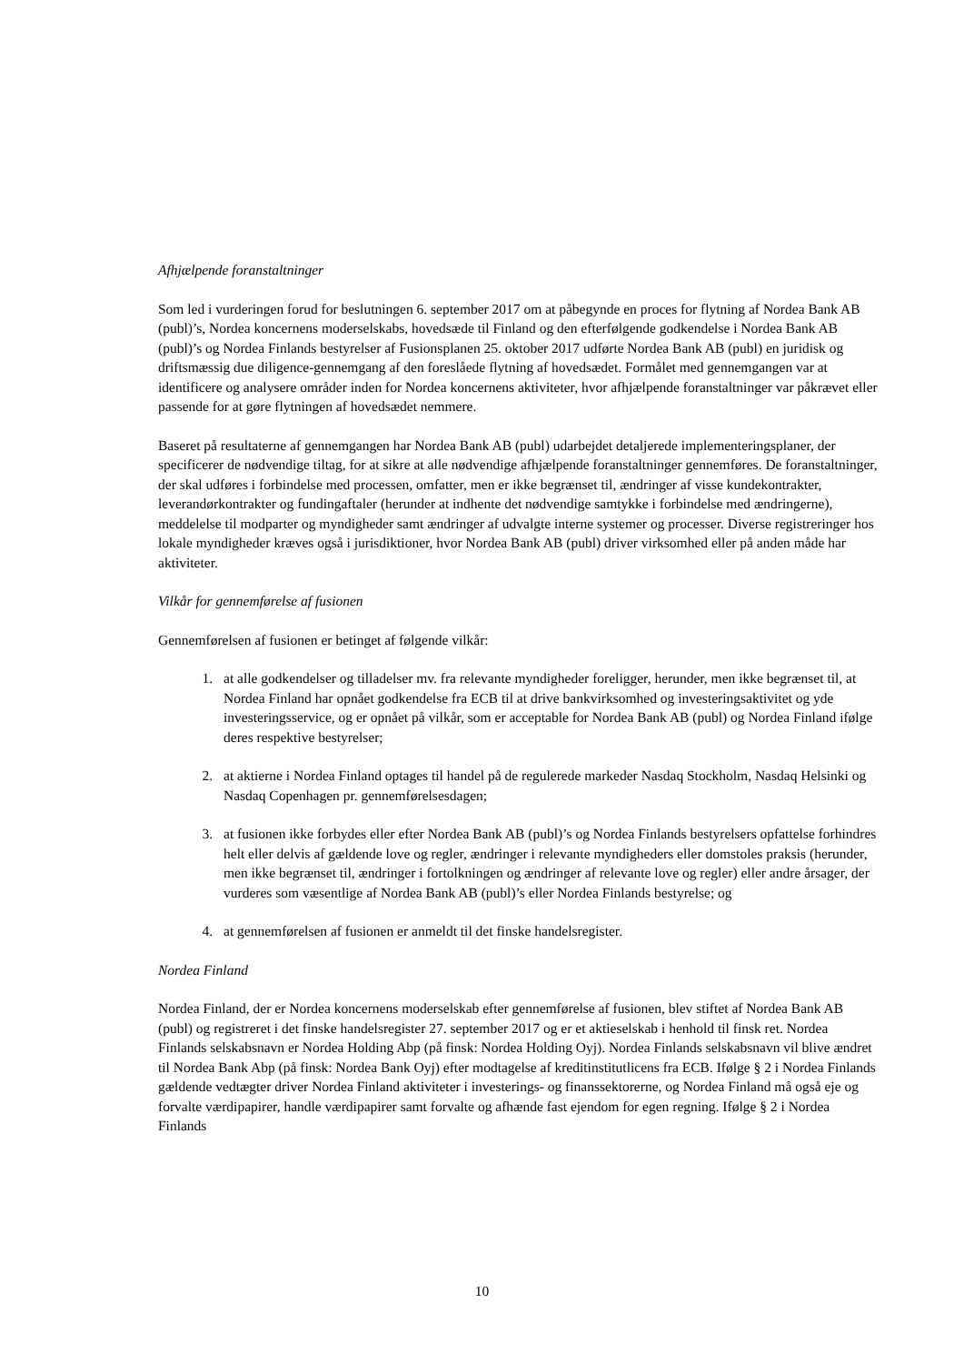Afhjælpende foranstaltninger
Som led i vurderingen forud for beslutningen 6. september 2017 om at påbegynde en proces for flytning af Nordea Bank AB (publ)’s, Nordea koncernens moderselskabs, hovedsæde til Finland og den efterfølgende godkendelse i Nordea Bank AB (publ)’s og Nordea Finlands bestyrelser af Fusionsplanen 25. oktober 2017 udførte Nordea Bank AB (publ) en juridisk og driftsmæssig due diligence-gennemgang af den foreslåede flytning af hovedsædet. Formålet med gennemgangen var at identificere og analysere områder inden for Nordea koncernens aktiviteter, hvor afhjælpende foranstaltninger var påkrævet eller passende for at gøre flytningen af hovedsædet nemmere.
Baseret på resultaterne af gennemgangen har Nordea Bank AB (publ) udarbejdet detaljerede implementeringsplaner, der specificerer de nødvendige tiltag, for at sikre at alle nødvendige afhjælpende foranstaltninger gennemføres. De foranstaltninger, der skal udføres i forbindelse med processen, omfatter, men er ikke begrænset til, ændringer af visse kundekontrakter, leverandørkontrakter og fundingaftaler (herunder at indhente det nødvendige samtykke i forbindelse med ændringerne), meddelelse til modparter og myndigheder samt ændringer af udvalgte interne systemer og processer. Diverse registreringer hos lokale myndigheder kræves også i jurisdiktioner, hvor Nordea Bank AB (publ) driver virksomhed eller på anden måde har aktiviteter.
Vilkår for gennemførelse af fusionen
Gennemførelsen af fusionen er betinget af følgende vilkår:
1. at alle godkendelser og tilladelser mv. fra relevante myndigheder foreligger, herunder, men ikke begrænset til, at Nordea Finland har opnået godkendelse fra ECB til at drive bankvirksomhed og investeringsaktivitet og yde investeringsservice, og er opnået på vilkår, som er acceptable for Nordea Bank AB (publ) og Nordea Finland ifølge deres respektive bestyrelser;
2. at aktierne i Nordea Finland optages til handel på de regulerede markeder Nasdaq Stockholm, Nasdaq Helsinki og Nasdaq Copenhagen pr. gennemførelsesdagen;
3. at fusionen ikke forbydes eller efter Nordea Bank AB (publ)’s og Nordea Finlands bestyrelsers opfattelse forhindres helt eller delvis af gældende love og regler, ændringer i relevante myndigheders eller domstoles praksis (herunder, men ikke begrænset til, ændringer i fortolkningen og ændringer af relevante love og regler) eller andre årsager, der vurderes som væsentlige af Nordea Bank AB (publ)’s eller Nordea Finlands bestyrelse; og
4. at gennemførelsen af fusionen er anmeldt til det finske handelsregister.
Nordea Finland
Nordea Finland, der er Nordea koncernens moderselskab efter gennemførelse af fusionen, blev stiftet af Nordea Bank AB (publ) og registreret i det finske handelsregister 27. september 2017 og er et aktieselskab i henhold til finsk ret. Nordea Finlands selskabsnavn er Nordea Holding Abp (på finsk: Nordea Holding Oyj). Nordea Finlands selskabsnavn vil blive ændret til Nordea Bank Abp (på finsk: Nordea Bank Oyj) efter modtagelse af kreditinstitutlicens fra ECB. Ifølge § 2 i Nordea Finlands gældende vedtægter driver Nordea Finland aktiviteter i investerings- og finanssektorerne, og Nordea Finland må også eje og forvalte værdipapirer, handle værdipapirer samt forvalte og afhænde fast ejendom for egen regning. Ifølge § 2 i Nordea Finlands
10